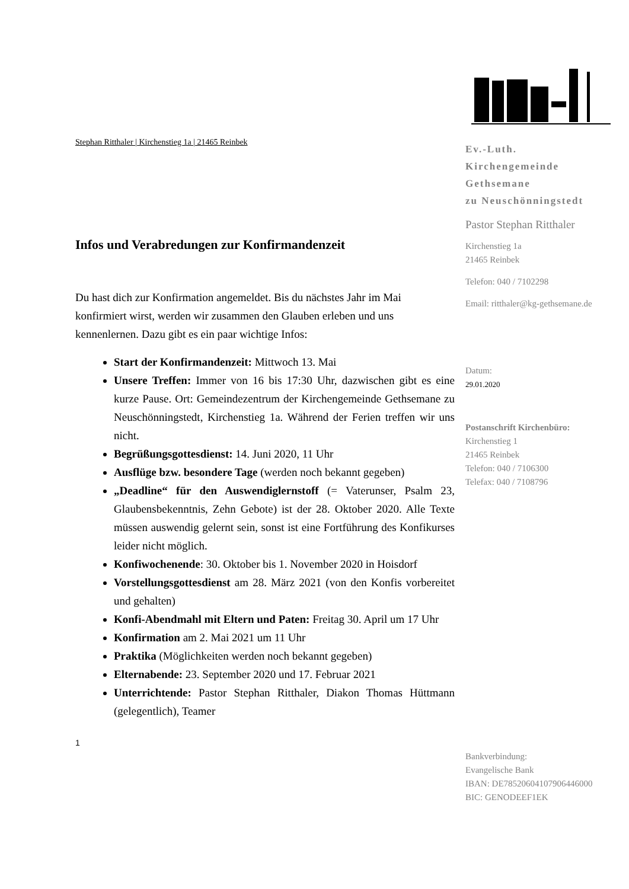Stephan Ritthaler | Kirchenstieg 1a | 21465 Reinbek
Infos und Verabredungen zur Konfirmandenzeit
Du hast dich zur Konfirmation angemeldet. Bis du nächstes Jahr im Mai konfirmiert wirst, werden wir zusammen den Glauben erleben und uns kennenlernen. Dazu gibt es ein paar wichtige Infos:
Start der Konfirmandenzeit: Mittwoch 13. Mai
Unsere Treffen: Immer von 16 bis 17:30 Uhr, dazwischen gibt es eine kurze Pause. Ort: Gemeindezentrum der Kirchengemeinde Gethsemane zu Neuschönningstedt, Kirchenstieg 1a. Während der Ferien treffen wir uns nicht.
Begrüßungsgottesdienst: 14. Juni 2020, 11 Uhr
Ausflüge bzw. besondere Tage (werden noch bekannt gegeben)
„Deadline“ für den Auswendiglernstoff (= Vaterunser, Psalm 23, Glaubensbekenntnis, Zehn Gebote) ist der 28. Oktober 2020. Alle Texte müssen auswendig gelernt sein, sonst ist eine Fortführung des Konfikurses leider nicht möglich.
Konfiwochenende: 30. Oktober bis 1. November 2020 in Hoisdorf
Vorstellungsgottesdienst am 28. März 2021 (von den Konfis vorbereitet und gehalten)
Konfi-Abendmahl mit Eltern und Paten: Freitag 30. April um 17 Uhr
Konfirmation am 2. Mai 2021 um 11 Uhr
Praktika (Möglichkeiten werden noch bekannt gegeben)
Elternabende: 23. September 2020 und 17. Februar 2021
Unterrichtende: Pastor Stephan Ritthaler, Diakon Thomas Hüttmann (gelegentlich), Teamer
1
Ev.-Luth.
Kirchengemeinde
Gethsemane
zu Neuschönningstedt
Pastor Stephan Ritthaler
Kirchenstieg 1a
21465 Reinbek
Telefon: 040 / 7102298
Email: ritthaler@kg-gethsemane.de
Datum:
29.01.2020
Postanschrift Kirchenbüro:
Kirchenstieg 1
21465 Reinbek
Telefon: 040 / 7106300
Telefax: 040 / 7108796
Bankverbindung:
Evangelische Bank
IBAN: DE78520604107906446000
BIC: GENODEEF1EK